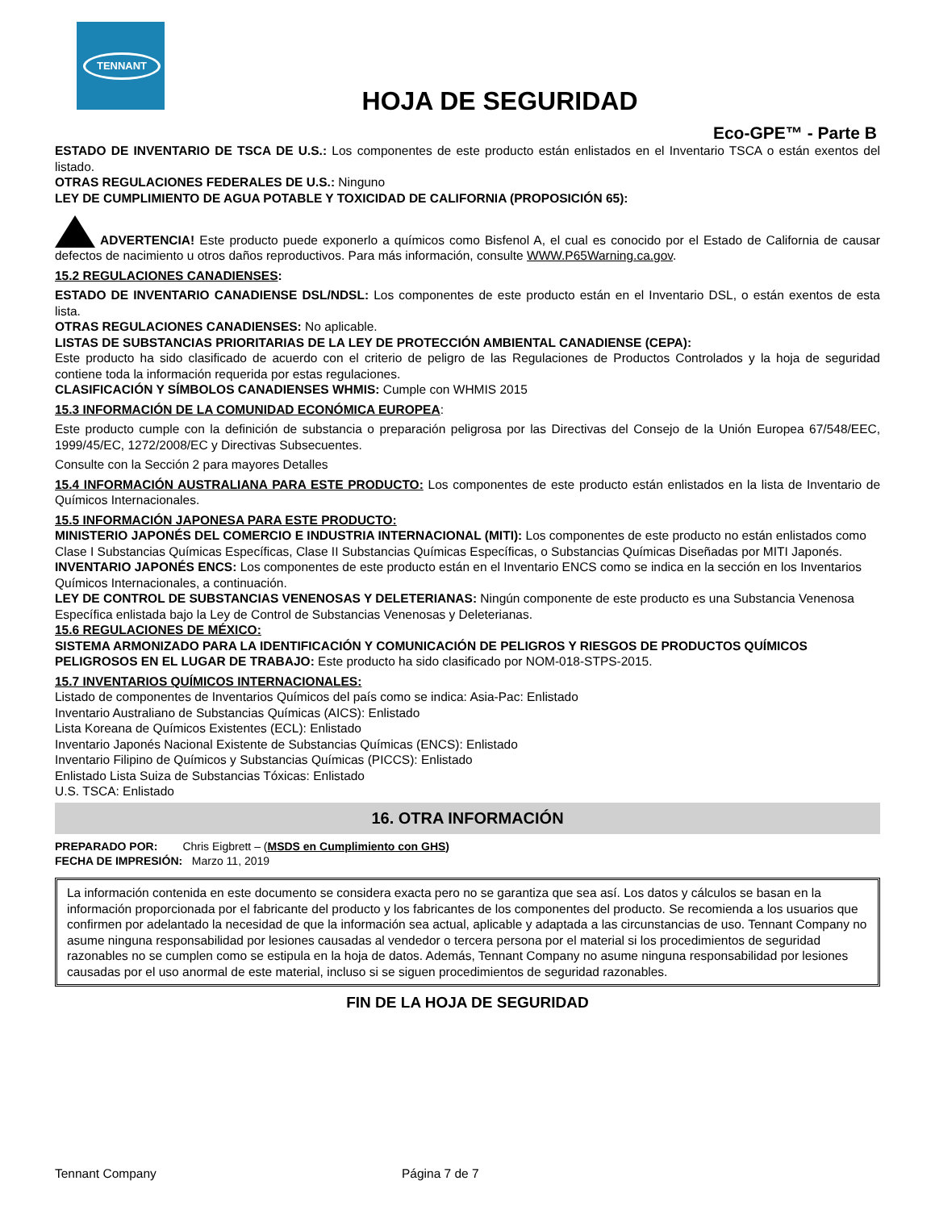TENNANT
HOJA DE SEGURIDAD
Eco-GPE™ - Parte B
ESTADO DE INVENTARIO DE TSCA DE U.S.: Los componentes de este producto están enlistados en el Inventario TSCA o están exentos del listado.
OTRAS REGULACIONES FEDERALES DE U.S.: Ninguno
LEY DE CUMPLIMIENTO DE AGUA POTABLE Y TOXICIDAD DE CALIFORNIA (PROPOSICIÓN 65):
ADVERTENCIA! Este producto puede exponerlo a químicos como Bisfenol A, el cual es conocido por el Estado de California de causar defectos de nacimiento u otros daños reproductivos. Para más información, consulte WWW.P65Warning.ca.gov.
15.2 REGULACIONES CANADIENSES:
ESTADO DE INVENTARIO CANADIENSE DSL/NDSL: Los componentes de este producto están en el Inventario DSL, o están exentos de esta lista.
OTRAS REGULACIONES CANADIENSES: No aplicable.
LISTAS DE SUBSTANCIAS PRIORITARIAS DE LA LEY DE PROTECCIÓN AMBIENTAL CANADIENSE (CEPA):
Este producto ha sido clasificado de acuerdo con el criterio de peligro de las Regulaciones de Productos Controlados y la hoja de seguridad contiene toda la información requerida por estas regulaciones.
CLASIFICACIÓN Y SÍMBOLOS CANADIENSES WHMIS: Cumple con WHMIS 2015
15.3 INFORMACIÓN DE LA COMUNIDAD ECONÓMICA EUROPEA:
Este producto cumple con la definición de substancia o preparación peligrosa por las Directivas del Consejo de la Unión Europea 67/548/EEC, 1999/45/EC, 1272/2008/EC y Directivas Subsecuentes.
Consulte con la Sección 2 para mayores Detalles
15.4 INFORMACIÓN AUSTRALIANA PARA ESTE PRODUCTO: Los componentes de este producto están enlistados en la lista de Inventario de Químicos Internacionales.
15.5 INFORMACIÓN JAPONESA PARA ESTE PRODUCTO:
MINISTERIO JAPONÉS DEL COMERCIO E INDUSTRIA INTERNACIONAL (MITI): Los componentes de este producto no están enlistados como Clase I Substancias Químicas Específicas, Clase II Substancias Químicas Específicas, o Substancias Químicas Diseñadas por MITI Japonés.
INVENTARIO JAPONÉS ENCS: Los componentes de este producto están en el Inventario ENCS como se indica en la sección en los Inventarios Químicos Internacionales, a continuación.
LEY DE CONTROL DE SUBSTANCIAS VENENOSAS Y DELETERIANAS: Ningún componente de este producto es una Substancia Venenosa Específica enlistada bajo la Ley de Control de Substancias Venenosas y Deleterianas.
15.6 REGULACIONES DE MÉXICO:
SISTEMA ARMONIZADO PARA LA IDENTIFICACIÓN Y COMUNICACIÓN DE PELIGROS Y RIESGOS DE PRODUCTOS QUÍMICOS PELIGROSOS EN EL LUGAR DE TRABAJO: Este producto ha sido clasificado por NOM-018-STPS-2015.
15.7 INVENTARIOS QUÍMICOS INTERNACIONALES:
Listado de componentes de Inventarios Químicos del país como se indica: Asia-Pac: Enlistado
Inventario Australiano de Substancias Químicas (AICS): Enlistado
Lista Koreana de Químicos Existentes (ECL): Enlistado
Inventario Japonés Nacional Existente de Substancias Químicas (ENCS): Enlistado
Inventario Filipino de Químicos y Substancias Químicas (PICCS): Enlistado
Enlistado Lista Suiza de Substancias Tóxicas: Enlistado
U.S. TSCA: Enlistado
16. OTRA INFORMACIÓN
PREPARADO POR: Chris Eigbrett – (MSDS en Cumplimiento con GHS)
FECHA DE IMPRESIÓN: Marzo 11, 2019
La información contenida en este documento se considera exacta pero no se garantiza que sea así. Los datos y cálculos se basan en la información proporcionada por el fabricante del producto y los fabricantes de los componentes del producto. Se recomienda a los usuarios que confirmen por adelantado la necesidad de que la información sea actual, aplicable y adaptada a las circunstancias de uso. Tennant Company no asume ninguna responsabilidad por lesiones causadas al vendedor o tercera persona por el material si los procedimientos de seguridad razonables no se cumplen como se estipula en la hoja de datos. Además, Tennant Company no asume ninguna responsabilidad por lesiones causadas por el uso anormal de este material, incluso si se siguen procedimientos de seguridad razonables.
FIN DE LA HOJA DE SEGURIDAD
Tennant Company Página 7 de 7